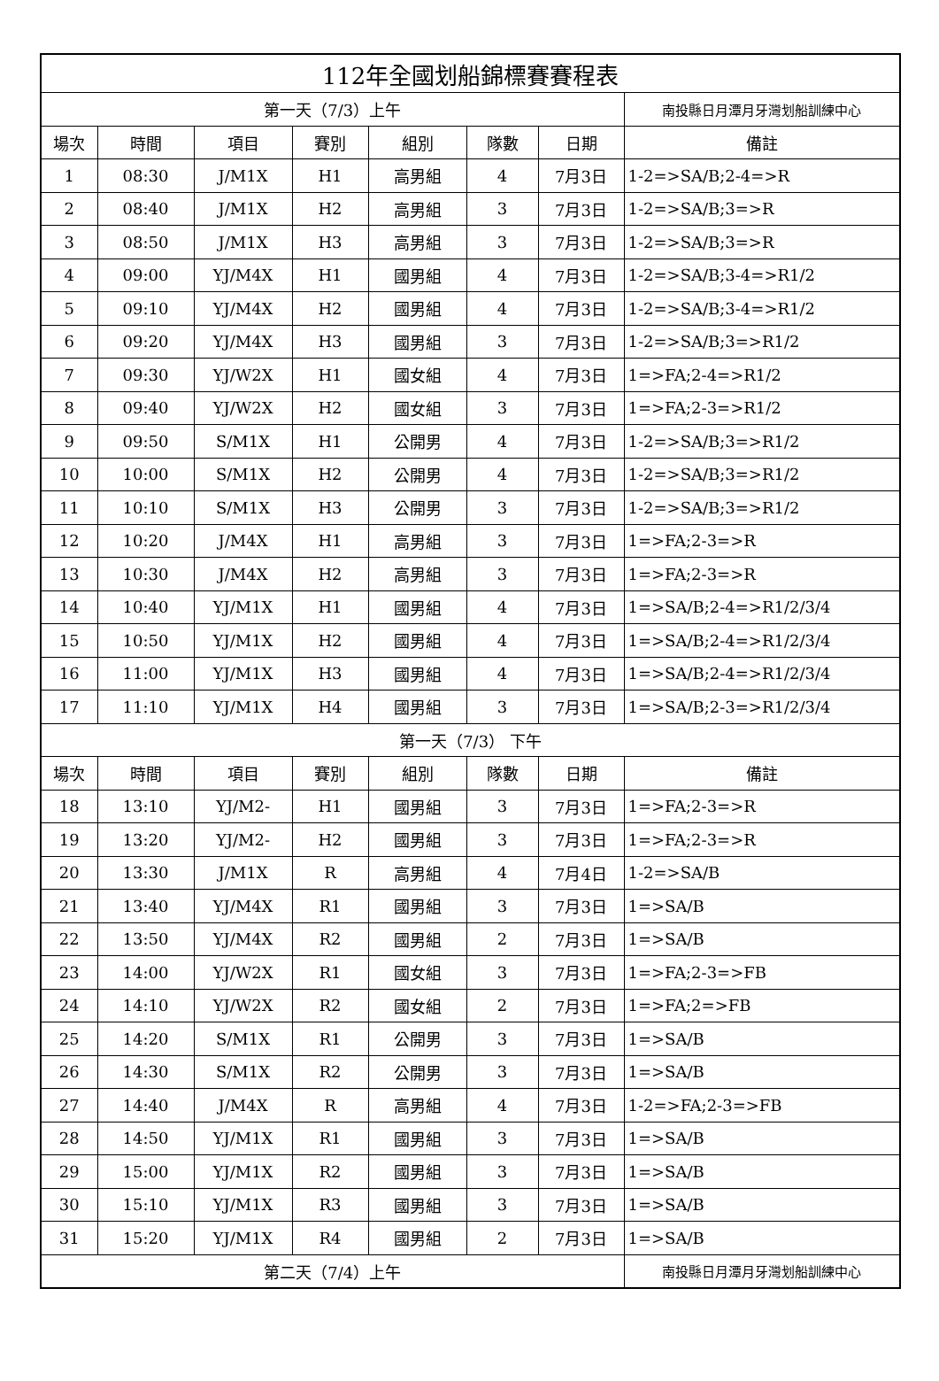| 112年全國划船錦標賽賽程表 | | | | | | | |
| 第一天（7/3）上午 | | | | | | | 南投縣日月潭月牙灣划船訓練中心 |
| 場次 | 時間 | 項目 | 賽別 | 組別 | 隊數 | 日期 | 備註 |
| 1 | 08:30 | J/M1X | H1 | 高男組 | 4 | 7月3日 | 1-2=>SA/B;2-4=>R |
| 2 | 08:40 | J/M1X | H2 | 高男組 | 3 | 7月3日 | 1-2=>SA/B;3=>R |
| 3 | 08:50 | J/M1X | H3 | 高男組 | 3 | 7月3日 | 1-2=>SA/B;3=>R |
| 4 | 09:00 | YJ/M4X | H1 | 國男組 | 4 | 7月3日 | 1-2=>SA/B;3-4=>R1/2 |
| 5 | 09:10 | YJ/M4X | H2 | 國男組 | 4 | 7月3日 | 1-2=>SA/B;3-4=>R1/2 |
| 6 | 09:20 | YJ/M4X | H3 | 國男組 | 3 | 7月3日 | 1-2=>SA/B;3=>R1/2 |
| 7 | 09:30 | YJ/W2X | H1 | 國女組 | 4 | 7月3日 | 1=>FA;2-4=>R1/2 |
| 8 | 09:40 | YJ/W2X | H2 | 國女組 | 3 | 7月3日 | 1=>FA;2-3=>R1/2 |
| 9 | 09:50 | S/M1X | H1 | 公開男 | 4 | 7月3日 | 1-2=>SA/B;3=>R1/2 |
| 10 | 10:00 | S/M1X | H2 | 公開男 | 4 | 7月3日 | 1-2=>SA/B;3=>R1/2 |
| 11 | 10:10 | S/M1X | H3 | 公開男 | 3 | 7月3日 | 1-2=>SA/B;3=>R1/2 |
| 12 | 10:20 | J/M4X | H1 | 高男組 | 3 | 7月3日 | 1=>FA;2-3=>R |
| 13 | 10:30 | J/M4X | H2 | 高男組 | 3 | 7月3日 | 1=>FA;2-3=>R |
| 14 | 10:40 | YJ/M1X | H1 | 國男組 | 4 | 7月3日 | 1=>SA/B;2-4=>R1/2/3/4 |
| 15 | 10:50 | YJ/M1X | H2 | 國男組 | 4 | 7月3日 | 1=>SA/B;2-4=>R1/2/3/4 |
| 16 | 11:00 | YJ/M1X | H3 | 國男組 | 4 | 7月3日 | 1=>SA/B;2-4=>R1/2/3/4 |
| 17 | 11:10 | YJ/M1X | H4 | 國男組 | 3 | 7月3日 | 1=>SA/B;2-3=>R1/2/3/4 |
| 第一天（7/3） 下午 | | | | | | | |
| 場次 | 時間 | 項目 | 賽別 | 組別 | 隊數 | 日期 | 備註 |
| 18 | 13:10 | YJ/M2- | H1 | 國男組 | 3 | 7月3日 | 1=>FA;2-3=>R |
| 19 | 13:20 | YJ/M2- | H2 | 國男組 | 3 | 7月3日 | 1=>FA;2-3=>R |
| 20 | 13:30 | J/M1X | R | 高男組 | 4 | 7月4日 | 1-2=>SA/B |
| 21 | 13:40 | YJ/M4X | R1 | 國男組 | 3 | 7月3日 | 1=>SA/B |
| 22 | 13:50 | YJ/M4X | R2 | 國男組 | 2 | 7月3日 | 1=>SA/B |
| 23 | 14:00 | YJ/W2X | R1 | 國女組 | 3 | 7月3日 | 1=>FA;2-3=>FB |
| 24 | 14:10 | YJ/W2X | R2 | 國女組 | 2 | 7月3日 | 1=>FA;2=>FB |
| 25 | 14:20 | S/M1X | R1 | 公開男 | 3 | 7月3日 | 1=>SA/B |
| 26 | 14:30 | S/M1X | R2 | 公開男 | 3 | 7月3日 | 1=>SA/B |
| 27 | 14:40 | J/M4X | R | 高男組 | 4 | 7月3日 | 1-2=>FA;2-3=>FB |
| 28 | 14:50 | YJ/M1X | R1 | 國男組 | 3 | 7月3日 | 1=>SA/B |
| 29 | 15:00 | YJ/M1X | R2 | 國男組 | 3 | 7月3日 | 1=>SA/B |
| 30 | 15:10 | YJ/M1X | R3 | 國男組 | 3 | 7月3日 | 1=>SA/B |
| 31 | 15:20 | YJ/M1X | R4 | 國男組 | 2 | 7月3日 | 1=>SA/B |
| 第二天（7/4）上午 | | | | | | | 南投縣日月潭月牙灣划船訓練中心 |